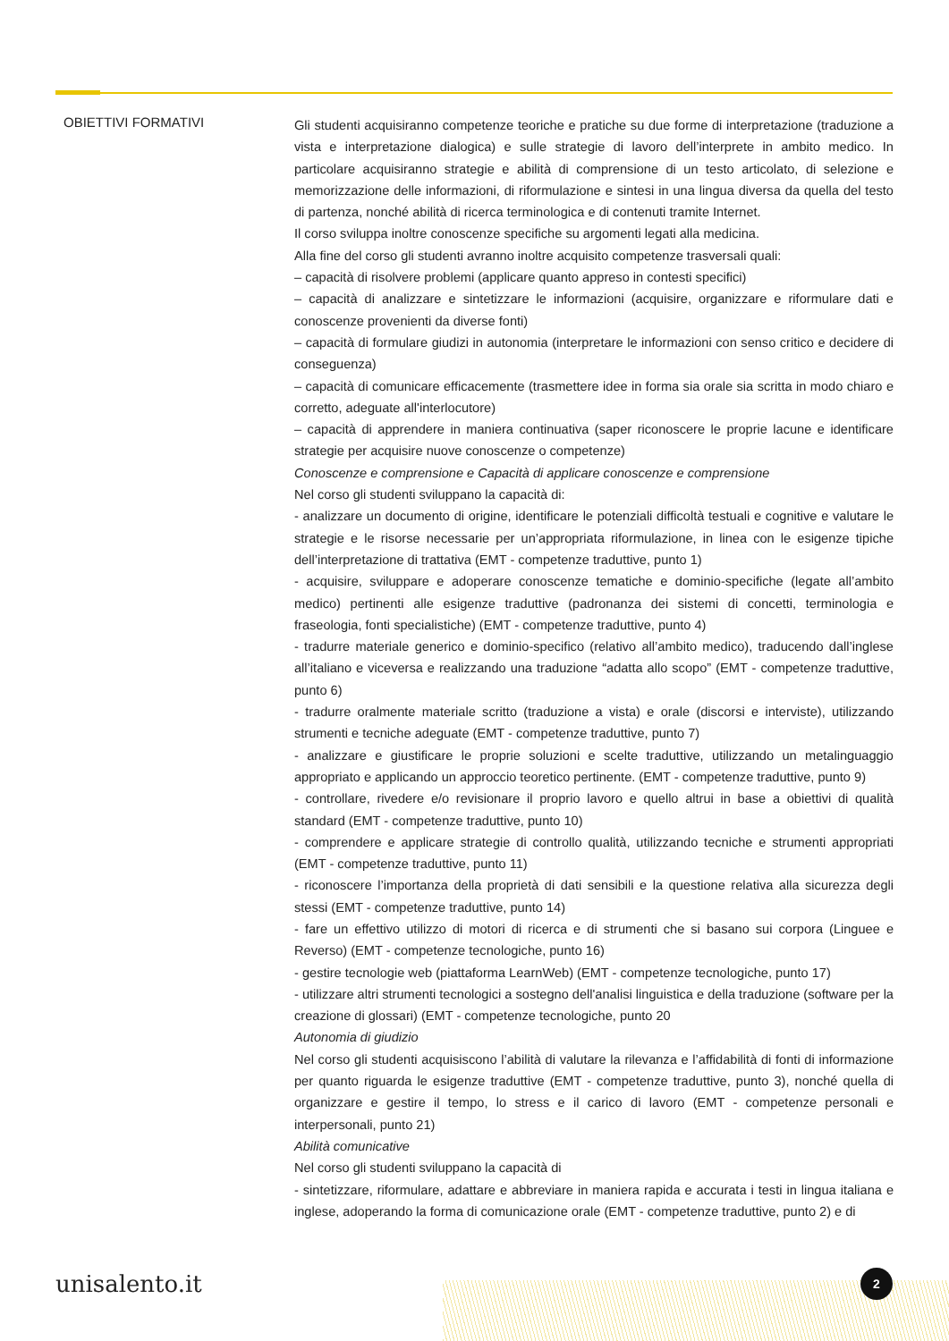OBIETTIVI FORMATIVI
Gli studenti acquisiranno competenze teoriche e pratiche su due forme di interpretazione (traduzione a vista e interpretazione dialogica) e sulle strategie di lavoro dell’interprete in ambito medico. In particolare acquisiranno strategie e abilità di comprensione di un testo articolato, di selezione e memorizzazione delle informazioni, di riformulazione e sintesi in una lingua diversa da quella del testo di partenza, nonché abilità di ricerca terminologica e di contenuti tramite Internet.
Il corso sviluppa inoltre conoscenze specifiche su argomenti legati alla medicina.
Alla fine del corso gli studenti avranno inoltre acquisito competenze trasversali quali:
– capacità di risolvere problemi (applicare quanto appreso in contesti specifici)
– capacità di analizzare e sintetizzare le informazioni (acquisire, organizzare e riformulare dati e conoscenze provenienti da diverse fonti)
– capacità di formulare giudizi in autonomia (interpretare le informazioni con senso critico e decidere di conseguenza)
– capacità di comunicare efficacemente (trasmettere idee in forma sia orale sia scritta in modo chiaro e corretto, adeguate all'interlocutore)
– capacità di apprendere in maniera continuativa (saper riconoscere le proprie lacune e identificare strategie per acquisire nuove conoscenze o competenze)
Conoscenze e comprensione e Capacità di applicare conoscenze e comprensione
Nel corso gli studenti sviluppano la capacità di:
- analizzare un documento di origine, identificare le potenziali difficoltà testuali e cognitive e valutare le strategie e le risorse necessarie per un’appropriata riformulazione, in linea con le esigenze tipiche dell’interpretazione di trattativa (EMT - competenze traduttive, punto 1)
- acquisire, sviluppare e adoperare conoscenze tematiche e dominio-specifiche (legate all’ambito medico) pertinenti alle esigenze traduttive (padronanza dei sistemi di concetti, terminologia e fraseologia, fonti specialistiche) (EMT - competenze traduttive, punto 4)
- tradurre materiale generico e dominio-specifico (relativo all’ambito medico), traducendo dall’inglese all’italiano e viceversa e realizzando una traduzione “adatta allo scopo” (EMT - competenze traduttive, punto 6)
- tradurre oralmente materiale scritto (traduzione a vista) e orale (discorsi e interviste), utilizzando strumenti e tecniche adeguate (EMT - competenze traduttive, punto 7)
- analizzare e giustificare le proprie soluzioni e scelte traduttive, utilizzando un metalinguaggio appropriato e applicando un approccio teoretico pertinente. (EMT - competenze traduttive, punto 9)
- controllare, rivedere e/o revisionare il proprio lavoro e quello altrui in base a obiettivi di qualità standard (EMT - competenze traduttive, punto 10)
- comprendere e applicare strategie di controllo qualità, utilizzando tecniche e strumenti appropriati (EMT - competenze traduttive, punto 11)
- riconoscere l’importanza della proprietà di dati sensibili e la questione relativa alla sicurezza degli stessi (EMT - competenze traduttive, punto 14)
- fare un effettivo utilizzo di motori di ricerca e di strumenti che si basano sui corpora (Linguee e Reverso) (EMT - competenze tecnologiche, punto 16)
- gestire tecnologie web (piattaforma LearnWeb) (EMT - competenze tecnologiche, punto 17)
- utilizzare altri strumenti tecnologici a sostegno dell'analisi linguistica e della traduzione (software per la creazione di glossari) (EMT - competenze tecnologiche, punto 20
Autonomia di giudizio
Nel corso gli studenti acquisiscono l’abilità di valutare la rilevanza e l’affidabilità di fonti di informazione per quanto riguarda le esigenze traduttive (EMT - competenze traduttive, punto 3), nonché quella di organizzare e gestire il tempo, lo stress e il carico di lavoro (EMT - competenze personali e interpersonali, punto 21)
Abilità comunicative
Nel corso gli studenti sviluppano la capacità di
- sintetizzare, riformulare, adattare e abbreviare in maniera rapida e accurata i testi in lingua italiana e inglese, adoperando la forma di comunicazione orale (EMT - competenze traduttive, punto 2) e di
unisalento.it
2